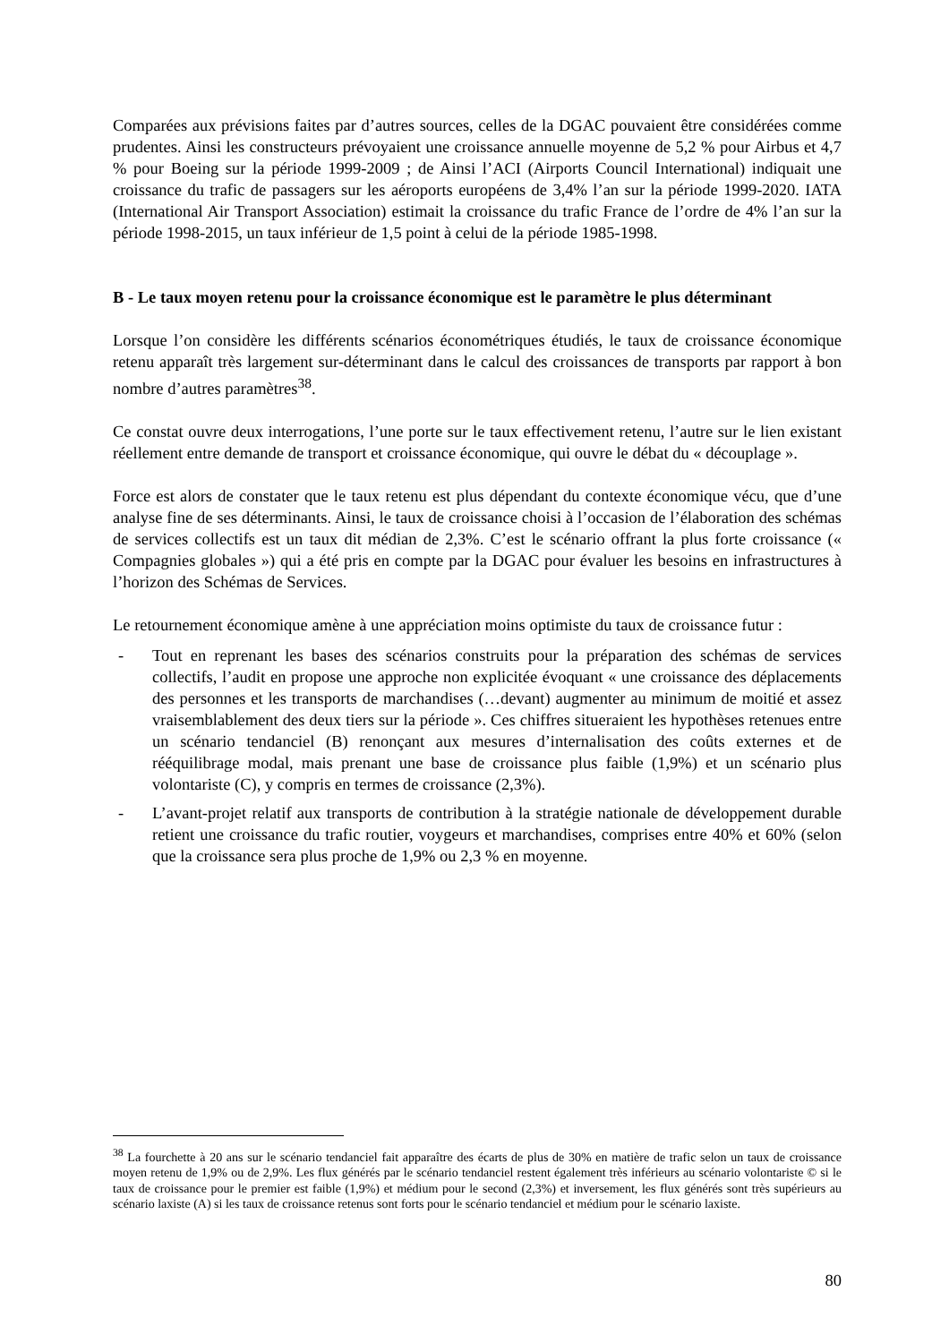Comparées aux prévisions faites par d’autres sources, celles de la DGAC pouvaient être considérées comme prudentes. Ainsi les constructeurs prévoyaient une croissance annuelle moyenne de 5,2 % pour Airbus et 4,7 % pour Boeing sur la période 1999-2009 ; de Ainsi l’ACI (Airports Council International) indiquait une croissance du trafic de passagers sur les aéroports européens de 3,4% l’an sur la période 1999-2020. IATA (International Air Transport Association) estimait la croissance du trafic France de l’ordre de 4% l’an sur la période 1998-2015, un taux inférieur de 1,5 point à celui de la période 1985-1998.
B - Le taux moyen retenu pour la croissance économique est le paramètre le plus déterminant
Lorsque l’on considère les différents scénarios économétriques étudiés, le taux de croissance économique retenu apparaît très largement sur-déterminant dans le calcul des croissances de transports par rapport à bon nombre d’autres paramètres<sup>38</sup>.
Ce constat ouvre deux interrogations, l’une porte sur le taux effectivement retenu, l’autre sur le lien existant réellement entre demande de transport et croissance économique, qui ouvre le débat du « découplage ».
Force est alors de constater que le taux retenu est plus dépendant du contexte économique vécu, que d’une analyse fine de ses déterminants. Ainsi, le taux de croissance choisi à l’occasion de l’élaboration des schémas de services collectifs est un taux dit médian de 2,3%. C’est le scénario offrant la plus forte croissance (« Compagnies globales ») qui a été pris en compte par la DGAC pour évaluer les besoins en infrastructures à l’horizon des Schémas de Services.
Le retournement économique amène à une appréciation moins optimiste du taux de croissance futur :
- Tout en reprenant les bases des scénarios construits pour la préparation des schémas de services collectifs, l’audit en propose une approche non explicitée évoquant « une croissance des déplacements des personnes et les transports de marchandises (…devant) augmenter au minimum de moitié et assez vraisemblablement des deux tiers sur la période ». Ces chiffres situeraient les hypothèses retenues entre un scénario tendanciel (B) renonçant aux mesures d’internalisation des coûts externes et de rééquilibrage modal, mais prenant une base de croissance plus faible (1,9%) et un scénario plus volontariste (C), y compris en termes de croissance (2,3%).
- L’avant-projet relatif aux transports de contribution à la stratégie nationale de développement durable retient une croissance du trafic routier, voygeurs et marchandises, comprises entre 40% et 60% (selon que la croissance sera plus proche de 1,9% ou 2,3 % en moyenne.
<sup>38</sup> La fourchette à 20 ans sur le scénario tendanciel fait apparaître des écarts de plus de 30% en matière de trafic selon un taux de croissance moyen retenu de 1,9% ou de 2,9%. Les flux générés par le scénario tendanciel restent également très inférieurs au scénario volontariste © si le taux de croissance pour le premier est faible (1,9%) et médium pour le second (2,3%) et inversement, les flux générés sont très supérieurs au scénario laxiste (A) si les taux de croissance retenus sont forts pour le scénario tendanciel et médium pour le scénario laxiste.
80